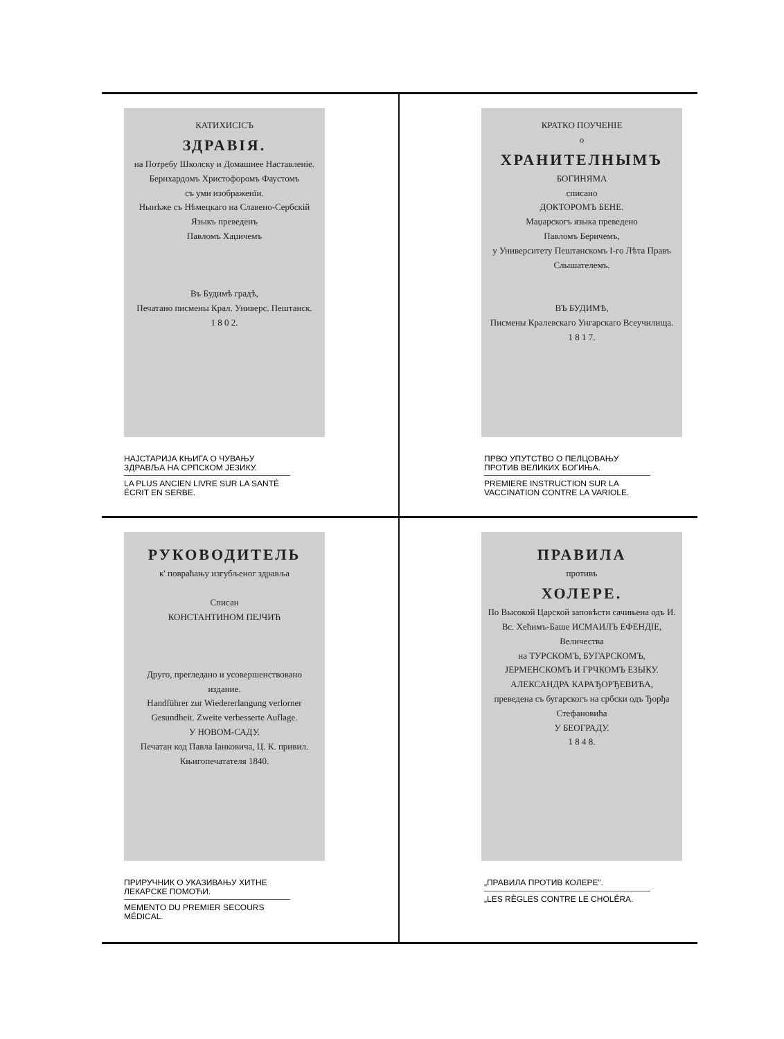КАТИХИСІСЪ
ЗДРАВІЯ.
на Потребу Школску и Домашнее Наставленіе.
Бернхардомъ Христофоромъ Фаустомъ
съ уми изображенїи.
Нынѣже съ Нѣмецкаго на Славено-Сербскій Языкъ преведенъ
Павломъ Хаџичемъ
Въ Будимѣ градѣ,
Печатано писмены Крал. Универс. Пештанск.
1 8 0 2.
НАЈСТАРИЈА КЊИГА О ЧУВАЊУ ЗДРАВЉА НА СРПСКОМ ЈЕЗИКУ.
LA PLUS ANCIEN LIVRE SUR LA SANTÉ ÉCRIT EN SERBE.
КРАТКО ПОУЧЕНІЕ
о
ХРАНИТЕЛНЫМЪ
БОГИНЯМА
списано
ДОКТОРОМЪ БЕНЕ.
Маџарскогъ языка преведено
Павломъ Беричемъ,
у Университету Пештанскомъ I-го Лѣта Правъ Слышателемъ.
ВЪ БУДИМѢ,
Писмены Кралевскаго Унгарскаго Всеучилища.
1 8 1 7.
ПРВО УПУТСТВО О ПЕЛЦОВАЊУ ПРОТИВ ВЕЛИКИХ БОГИЊА.
PREMIERE INSTRUCTION SUR LA VACCINATION CONTRE LA VARIOLE.
РУКОВОДИТЕЛЬ
к' повраћању изгубљеног здравља
Списан
КОНСТАНТИНОМ ПЕЈЧИЋ
Друго, прегледано и усовершенствовано издание.
Handführer zur Wiedererlangung verlorner Gesundheit. Zweite verbesserte Auflage.
У НОВОМ-САДУ.
Печатан код Павла Іанковича, Ц. К. привил. Књигопечатателя 1840.
ПРИРУЧНИК О УКАЗИВАЊУ ХИТНЕ ЛЕКАРСКЕ ПОМОЋИ.
MEMENTO DU PREMIER SECOURS MÉDICAL.
ПРАВИЛА
противъ
ХОЛЕРЕ.
По Высокой Царской заповѣсти сачињена одъ И. Вс. Хећимъ-Баше ИСМАИЛЪ ЕФЕНДІЕ,
Величества
на ТУРСКОМЪ, БУГАРСКОМЪ, ЈЕРМЕНСКОМЪ И ГРЧКОМЪ ЕЗЫКУ.
АЛЕКСАНДРА КАРАЂОРЂЕВИЋА,
преведена съ бугарскогъ на србски одъ Ђорђа Стефановића
У БЕОГРАДУ.
1 8 4 8.
„ПРАВИЛА ПРОТИВ КОЛЕРЕ”.
„LES RÈGLES CONTRE LE CHOLÉRA.